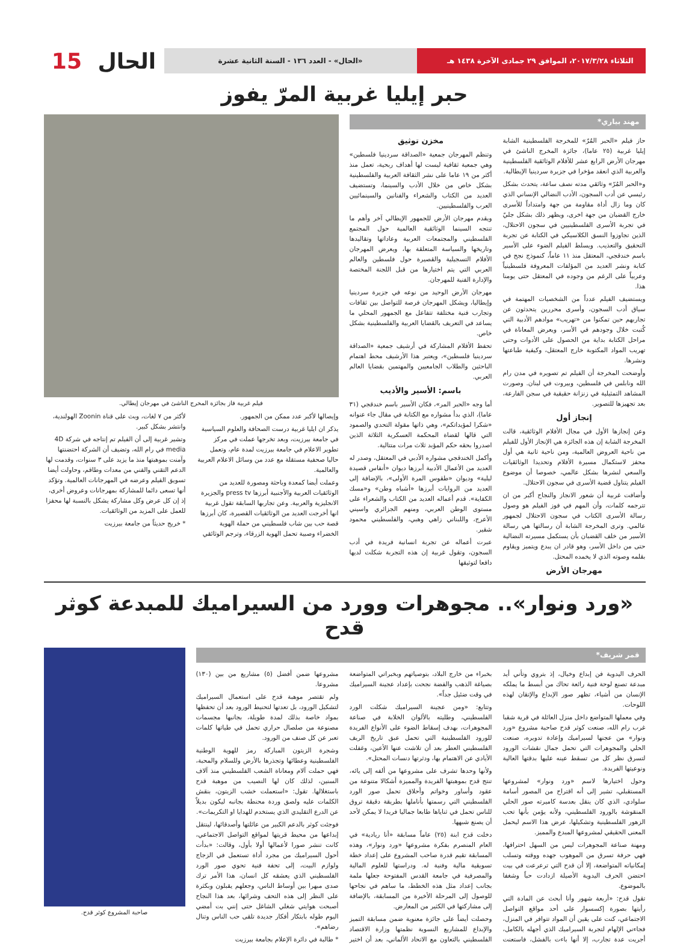الثلاثاء ٢٠١٧/٣/٢٨، الموافق ٢٩ جمادى الآخرة ١٤٣٨ هـ
«الحال» - العدد ١٣٦ - السنة الثانية عشرة
الحال 15
حبر إيليا غربية المرّ يفوز
مهند بياري*
حاز فيلم «الحبر المُرّ» للمخرجة الفلسطينية الشابة إيليا غربية (٢٥ عاما)، جائزة المخرج الناشئ في مهرجان الأرض الرابع عشر للأفلام الوثائقية الفلسطينية والعربية الذي انعقد مؤخرا في جزيرة سردينيا الإيطالية.
و«الحبر المُرّ» وثائقي مدته نصف ساعة، يتحدث بشكل رئيسي عن أدب السجون، الأدب النضالي الإنساني الذي كان وما زال أداة مقاومة من جهة وامتداداً للأسرى خارج القضبان من جهة اخرى، ويظهر ذلك بشكل جليّ في تجربة الأسرى الفلسطينيين في سجون الاحتلال، الذين تجاوزوا النسق الكلاسيكي في الكتابة عن تجربة التحقيق والتعذيب. ويسلط الفيلم الضوء على الأسير باسم خندقجي، المعتقل منذ ١١ عاماً، كنموذج نجح في كتابة ونشر العديد من المؤلفات المعروفة فلسطينياً وعربياً على الرغم من وجوده في المعتقل حتى يومنا هذا.
ويستضيف الفيلم عدداً من الشخصيات المهتمة في سياق أدب السجون، وأسرى محررين يتحدثون عن تجاربهم حين تمكنوا من «تهريب» موادهم الأدبية التي كُتبت خلال وجودهم في الأسر، ويعرض المعاناة في مراحل الكتابة بداية من الحصول على الأدوات وحتى تهريب المواد المكتوبة خارج المعتقل، وكيفية طباعتها ونشرها.
وأوضحت المخرجة أن الفيلم تم تصويره في مدن رام الله ونابلس في فلسطين، وبيروت في لبنان. وصورت المشاهد التمثيلية في زنزانة حقيقية في سجن الفارعة، بعد تجهيزها للتصوير.
إنجاز أول
وعن إنجازها الأول في مجال الأفلام الوثائقية، قالت المخرجة الشابة إن هذه الجائزة هي الإنجاز الأول للفيلم من ناحية العروض العالمية، ومن ناحية ثانية هي أول محفز لاستكمال مسيرة الأفلام وتحديدا الوثائقيات والسعي لنشرها بشكل عالمي، خصوصا أن موضوع الفيلم يتناول قضية الأسرى في سجون الاحتلال.
وأضافت غربية أن شعور الانجاز والنجاح أكبر من ان تترجمه كلمات، وأن المهم في فوز الفيلم هو وصول رسالة الأسرى الكتاب في سجون الاحتلال لجمهور عالمي. وترى المخرجة الشابة أن رسالتها هي رسالة الأسير من خلف القضبان بأن يستكمل مسيرته النضالية حتى من داخل الأسر، وهو قادر ان يبدع ويتميز ويقاوم بقلمه وصوته الذي لا يخمده المحتل.
مهرجان الأرض
مخزن توثيق
وتنظم المهرجان جمعية «الصداقة سردينيا فلسطين» وهي جمعية ثقافية ليست لها أهداف ربحية، تعمل منذ أكثر من ١٩ عاما على نشر الثقافة العربية والفلسطينية بشكل خاص من خلال الأدب والسينما، وتستضيف العديد من الكتاب والشعراء والفنانين والسينمائيين العرب والفلسطينيين.
ويقدم مهرجان الأرض للجمهور الإيطالي آخر وأهم ما تنتجه السينما الوثائقية العالمية حول المجتمع الفلسطيني والمجتمعات العربية وعاداتها وتقاليدها وتاريخها والسياسة المتعلقة بها، ويعرض المهرجان الأفلام التسجيلية والقصيرة حول فلسطين والعالم العربي التي يتم اختيارها من قبل اللجنة المختصة والإدارة الفنية للمهرجان.
مهرجان الأرض الوحيد من نوعه في جزيرة سردينيا وإيطاليا، ويشكل المهرجان فرصة للتواصل بين ثقافات وتجارب فنية مختلفة تتفاعل مع الجمهور المحلي ما يساعد في التعريف بالقضايا العربية والفلسطينية بشكل خاص.
تحفظ الأفلام المشاركة في أرشيف جمعية «الصداقة سردينيا فلسطين»، ويعتبر هذا الأرشيف محط اهتمام الباحثين والطلاب الجامعيين والمهتمين بقضايا العالم العربي.
باسم: الأسير والأديب
أما وجه «الحبر المر»، فكان الأسير باسم خندقجي (٣١ عاما)، الذي بدأ مشواره مع الكتابة في مقال جاء عنوانه «شكرا لمؤيداتكم»، وهي ذاتها مقولة التحدي والصمود التي قالها لقضاة المحكمة العسكرية الثلاثة الذين اصدروا بحقه حكم المؤبد ثلاث مرات متتالية.
وأكمل الخندقجي مشواره الأدبي في المعتقل، وصدر له العديد من الأعمال الأدبية أبرزها ديوان «أنفاس قصيدة ليلية» وديوان «طقوس المرة الأولى»، بالإضافة إلى العديد من الروايات أبرزها «أشباه وطن» و«مسك الكفاية». قدم أعماله العديد من الكتاب والشعراء على مستوى الوطن العربي، ومنهم الجزائري واسيني الأعرج، واللبناني زاهي وهبي، والفلسطيني محمود شقير.
عبرت أعماله عن تجربة انسانية فريدة في أدب السجون، وتقول غربية إن هذه التجربة شكلت لديها دافعا لتوثيقها
فيلم غربية فاز بجائزة المخرج الناشئ في مهرجان إيطالي.
وإيصالها لأكبر عدد ممكن من الجمهور.
يذكر ان ايليا غربية درست الصحافة والعلوم السياسية في جامعة بيرزيت، وبعد تخرجها عملت في مركز تطوير الاعلام في جامعة بيرزيت لمدة عام، وتعمل حاليا صحفية مستقلة مع عدد من وسائل الاعلام العربية والعالمية.
وعملت أيضا كمعدة وباحثة ومصورة للعديد من الوثائقيات العربية والأجنبية أبرزها press tv والجزيرة الانجليزية والعربية. وعن تجاربها السابقة تقول غربية انها أخرجت العديد من الوثائقيات القصيرة، كان أبرزها قصة حب بين شاب فلسطيني من حملة الهوية الخضراء وصبية تحمل الهوية الزرقاء، وترجم الوثائقي لأكثر من ٧ لغات، وبث على قناة Zoonin الهولندية، وانتشر بشكل كبير.
وتشير غربية إلى أن الفيلم تم إنتاجه في شركة 4D media في رام الله، وتضيف أن الشركة احتضنتها وآمنت بموهبتها منذ ما يزيد على ٣ سنوات، وقدمت لها الدعم التقني والفني من معدات وطاقم، وحاولت أيضا تسويق الفيلم وعرضه في المهرجانات العالمية. وتؤكد أنها تسعى دائما للمشاركة بمهرجانات وعروض أخرى، إذ إن كل عرض وكل مشاركة يشكل بالنسبة لها محفزا للعمل على المزيد من الوثائقيات.
* خريج حديثاً من جامعة بيرزيت
«ورد ونوار».. مجوهرات وورد من السيراميك للمبدعة كوثر قدح
قمر شريف*
الحرف اليدوية فن إبداع وخيال، إذ بتروي وتأني أيد مبدعة تصنع لوحة فنية رائعة تحاك من أبسط ما يملكه الإنسان من أشياء، تظهر صور الإبداع والإتقان لهذه اللوحات.
وفي معملها المتواضع داخل منزل العائلة في قرية شقبا غرب رام الله، صنعت كوثر قدح صاحبة مشروع «ورد ونوار» من عجنها لسيراميك وإعادة تدويره، صنعت الحلي والمجوهرات التي تحمل جمال نقشات الورود لتسرق نظر كل من تسقط عينه عليها بدقتها العالية ونوعيتها الفريدة.
وحول اختيارها لاسم «ورد ونوار» لمشروعها المستقبلي، تشير إلى أنه اقتراح من المصور أسامة سلوادي، الذي كان ينقل بعدسة كاميرته صور الحلي المنقوشة بالورود الفلسطيني، ولأنه يؤمن بأنها تحب الزهور الفلسطينية وتشكيلها، عرض هذا الاسم ليحمل المعنى الحقيقي لمشروعها المبدع والمميز.
ومهنة صناعة المجوهرات ليس من السهل احترافها، فهي حرفة تسرق من الموهوب جهده ووقته وتسلب إمكانياته المتواضعة، إلا أن قدح التي ترعرعت في بيت احتضن الحرف اليدوية الأصيلة ازدادت حباً وشغفا بالموضوع.
تقول قدح: «أربعة شهور وأنا أبحث عن المادة التي رأيتها بصورة إكسسوار على أحد مواقع التواصل الاجتماعي، كنت على يقين أن المواد تتوافر في المنزل، فجاءني الإلهام لتجربة السيراميك الذي أجهله بالكامل، أجريت عدة تجارب، إلا أنها باءت بالفشل، فاستعنت بخبراء من خارج البلاد، بتوصياتهم وبخبراتي المتواضعة بصياغة الذهب والفضة نجحت بإعداد عجينة السيراميك في وقت ضئيل جداً».
وتتابع: «ومن عجينة السيراميك شكلت الورد الفلسطيني، وطليته بالألوان الخلابة في صناعة المجوهرات، بهدف إسقاط الضوء على الأنواع الفريدة للورود الفلسطينية التي تحمل عبق تاريخ الريف الفلسطيني العطر بعد أن تلاشت عنها الأعين، وغفلت الأيادي عن الاهتمام بها، ودثرتها دنسات المحتل».
ولأنها وحدها تشرف على مشروعها من ألفه إلى يائه، تنتج قدح بموهبتها الفريدة والمميزة أشكالا متنوعة من عقود وأساور وخواتم وأحلاق تحمل صور الورد الفلسطيني التي رسمتها بأناملها بطريقة دقيقة تروق للناس تحمل في ثناياها طابعا جماليا فريدا لا يمكن لأحد أن يصنع شبهها.
دخلت قدح ابنة (٢٥) عاماً مسابقة «أنا ريادية» في العام المنصرم بفكرة مشروعها «ورد ونوار»، وهذه المسابقة تقيم قدرة صاحب المشروع على إعداد خطة تسويقية مالية وفنية له. ودراستها للعلوم المالية والمصرفية في جامعة القدس المفتوحة جعلها ملمة بجانب إعداد مثل هذه الخطط، ما ساهم في نجاحها للوصول إلى المرحلة الأخيرة من المسابقة، بالإضافة إلى مشاركتها في الكثير من المعارض.
وحصلت أيضاً على جائزة معنوية ضمن مسابقة التميز والإبداع للمشاريع النسوية نظمتها وزارة الاقتصاد الفلسطيني بالتعاون مع الاتحاد الألماني، بعد أن اختير مشروعها ضمن أفضل (٥) مشاريع من بين (١٣٠) مشروعا.
ولم تقتصر موهبة قدح على استعمال السيراميك لتشكيل الورود، بل تعدتها لتحنيط الورود بعد أن تحفظها بمواد خاصة بذلك لمدة طويلة، بجانبها مجسمات مصنوعة من صلصال حراري تحمل في طياتها كلمات تعبر عن كل صنف من الورود.
وشجرة الزيتون المباركة رمز للهوية الوطنية الفلسطينية وعطائها وتجذرها بالأرض وللسلام والمحبة، فهي حملت آلام ومعاناة الشعب الفلسطيني منذ آلاف السنين، لذلك كان لها النصيب من موهبة قدح باستغلالها. تقول: «استعملت خشب الزيتون، بنقش الكلمات عليه ولصق وردة محنطة بجانبه ليكون بديلاً عن الدرع التقليدي الذي يستخدم للهدايا او التكريمات».
فوجئت كوثر بالدعم الكبير من عائلتها وأصدقائها، لينتقل إبداعها من محيط قريتها لمواقع التواصل الاجتماعي، كانت تنشر صورا لأعمالها أولا بأول، وقالت: «بدأت أحول السيراميك من مجرد أداة تستعمل في الزجاج ولوازم البيت، إلى تحفة فنية تحوي صور الورد الفلسطيني الذي يعشقه كل انسان، هذا الأمر ترك صدى مبهرا بين أوساط الناس، وجعلهم يقبلون وبكثرة على النظر إلى هذه التحف وشرائها، بعد هذا النجاح أصبحت هوايتي شغلي الشاغل حتى إنني بت أمضي اليوم طوله بابتكار أفكار جديدة تلقى حب الناس وتنال رضاهم».
* طالبة في دائرة الإعلام بجامعة بيرزيت
صاحبة المشروع كوثر قدح.